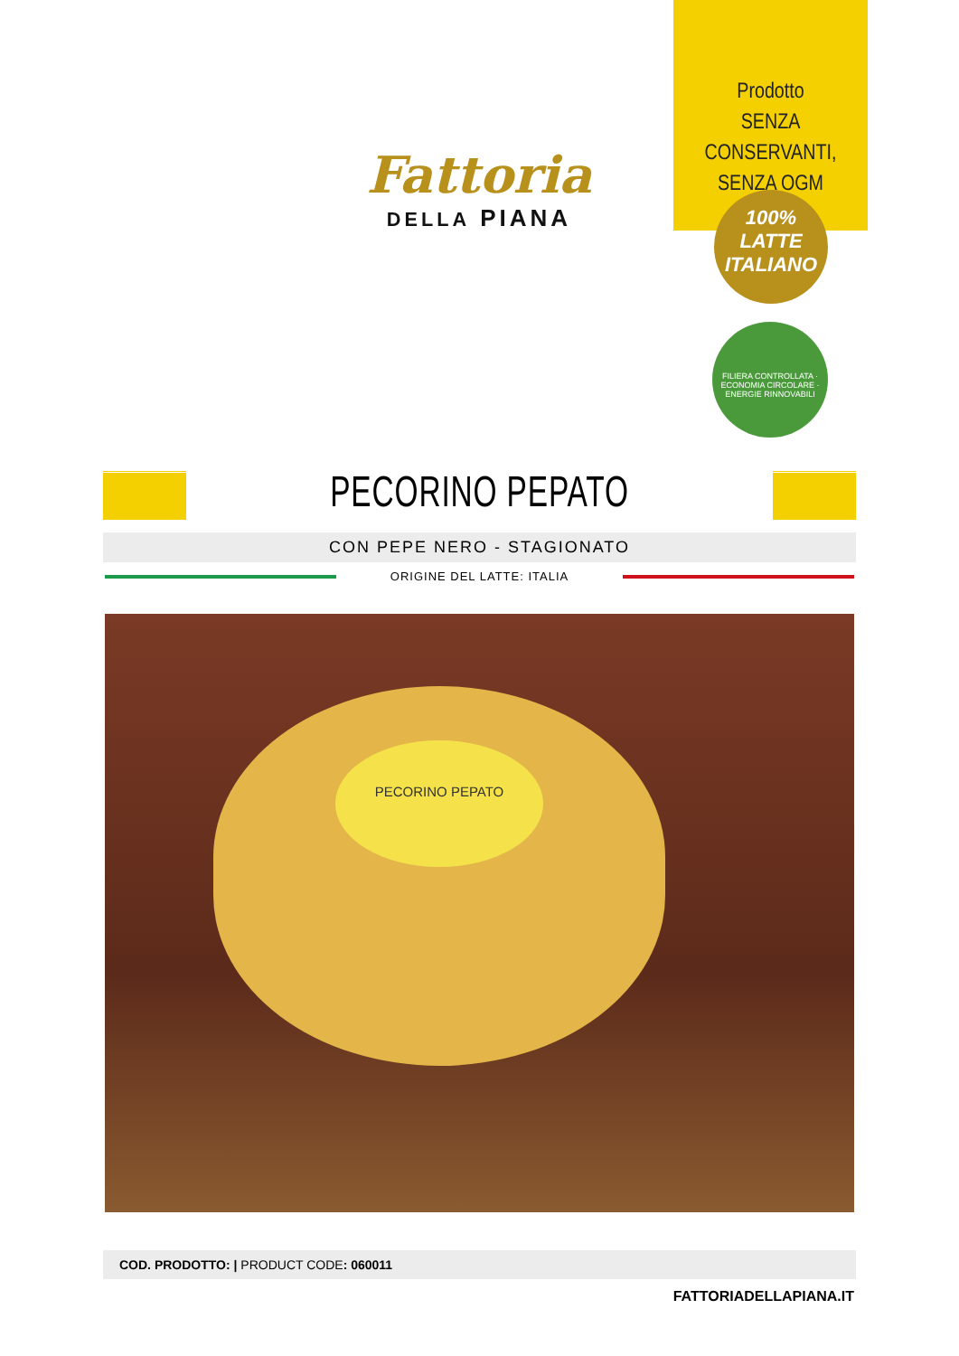Fattoria
DELLA PIANA
Prodotto
SENZA CONSERVANTI,
SENZA OGM
100%
LATTE
ITALIANO
FILIERA CONTROLLATA · ECONOMIA CIRCOLARE · ENERGIE RINNOVABILI
PECORINO PEPATO
CON PEPE NERO - STAGIONATO
ORIGINE DEL LATTE: ITALIA
PECORINO PEPATO
COD. PRODOTTO: | PRODUCT CODE: 060011
FATTORIADELLAPIANA.IT